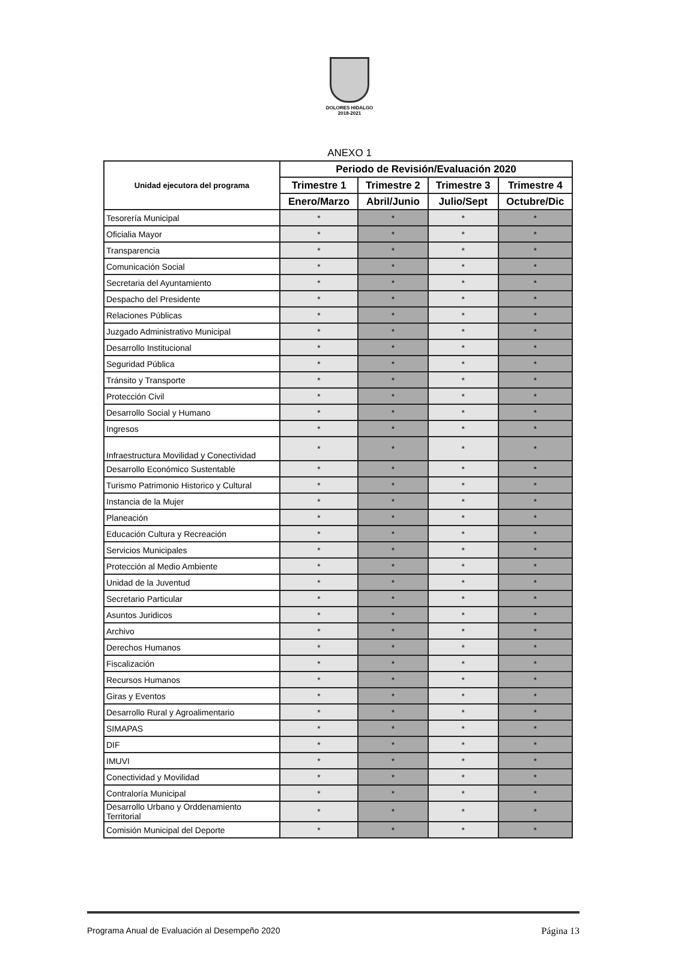DOLORES HIDALGO
2018-2021
ANEXO 1
| Unidad ejecutora del programa | Periodo de Revisión/Evaluación 2020 | | | |
| --- | --- | --- | --- | --- |
| | Trimestre 1 | Trimestre 2 | Trimestre 3 | Trimestre 4 |
| | Enero/Marzo | Abril/Junio | Julio/Sept | Octubre/Dic |
| Tesorería Municipal | * | * | * | * |
| Oficialia Mayor | * | * | * | * |
| Transparencia | * | * | * | * |
| Comunicación Social | * | * | * | * |
| Secretaria del Ayuntamiento | * | * | * | * |
| Despacho del Presidente | * | * | * | * |
| Relaciones Públicas | * | * | * | * |
| Juzgado Administrativo Municipal | * | * | * | * |
| Desarrollo Institucional | * | * | * | * |
| Seguridad Pública | * | * | * | * |
| Tránsito y Transporte | * | * | * | * |
| Protección Civil | * | * | * | * |
| Desarrollo Social y Humano | * | * | * | * |
| Ingresos | * | * | * | * |
| Infraestructura Movilidad y Conectividad | * | * | * | * |
| Desarrollo Económico Sustentable | * | * | * | * |
| Turismo Patrimonio Historico y Cultural | * | * | * | * |
| Instancia de la Mujer | * | * | * | * |
| Planeación | * | * | * | * |
| Educación Cultura y Recreación | * | * | * | * |
| Servicios Municipales | * | * | * | * |
| Protección al Medio Ambiente | * | * | * | * |
| Unidad de la Juventud | * | * | * | * |
| Secretario Particular | * | * | * | * |
| Asuntos Juridicos | * | * | * | * |
| Archivo | * | * | * | * |
| Derechos Humanos | * | * | * | * |
| Fiscalización | * | * | * | * |
| Recursos Humanos | * | * | * | * |
| Giras y Eventos | * | * | * | * |
| Desarrollo Rural y Agroalimentario | * | * | * | * |
| SIMAPAS | * | * | * | * |
| DIF | * | * | * | * |
| IMUVI | * | * | * | * |
| Conectividad y Movilidad | * | * | * | * |
| Contraloría Municipal | * | * | * | * |
| Desarrollo Urbano y Orddenamiento Territorial | * | * | * | * |
| Comisión Municipal del Deporte | * | * | * | * |
Programa Anual de Evaluación al Desempeño 2020 Página 13